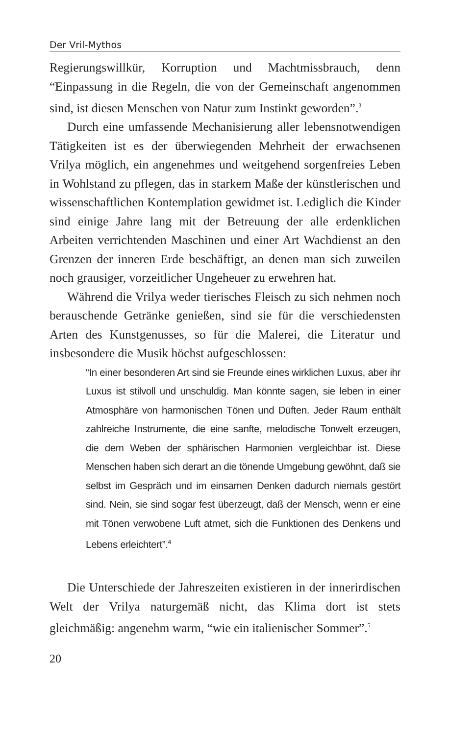Der Vril-Mythos
Regierungswillkür, Korruption und Machtmissbrauch, denn “Einpassung in die Regeln, die von der Gemeinschaft angenommen sind, ist diesen Menschen von Natur zum Instinkt geworden”.<sup>3</sup>
Durch eine umfassende Mechanisierung aller lebensnotwendigen Tätigkeiten ist es der überwiegenden Mehrheit der erwachsenen Vrilya möglich, ein angenehmes und weitgehend sorgenfreies Leben in Wohlstand zu pflegen, das in starkem Maße der künstlerischen und wissenschaftlichen Kontemplation gewidmet ist. Lediglich die Kinder sind einige Jahre lang mit der Betreuung der alle erdenklichen Arbeiten verrichtenden Maschinen und einer Art Wachdienst an den Grenzen der inneren Erde beschäftigt, an denen man sich zuweilen noch grausiger, vorzeitlicher Ungeheuer zu erwehren hat.
Während die Vrilya weder tierisches Fleisch zu sich nehmen noch berauschende Getränke genießen, sind sie für die verschiedensten Arten des Kunstgenusses, so für die Malerei, die Literatur und insbesondere die Musik höchst aufgeschlossen:
“In einer besonderen Art sind sie Freunde eines wirklichen Luxus, aber ihr Luxus ist stilvoll und unschuldig. Man könnte sagen, sie leben in einer Atmosphäre von harmonischen Tönen und Düften. Jeder Raum enthält zahlreiche Instrumente, die eine sanfte, melodische Tonwelt erzeugen, die dem Weben der sphärischen Harmonien vergleichbar ist. Diese Menschen haben sich derart an die tönende Umgebung gewöhnt, daß sie selbst im Gespräch und im einsamen Denken dadurch niemals gestört sind. Nein, sie sind sogar fest überzeugt, daß der Mensch, wenn er eine mit Tönen verwobene Luft atmet, sich die Funktionen des Denkens und Lebens erleichtert”.<sup>4</sup>
Die Unterschiede der Jahreszeiten existieren in der innerirdischen Welt der Vrilya naturgemäß nicht, das Klima dort ist stets gleichmäßig: angenehm warm, “wie ein italienischer Sommer”.<sup>5</sup>
20